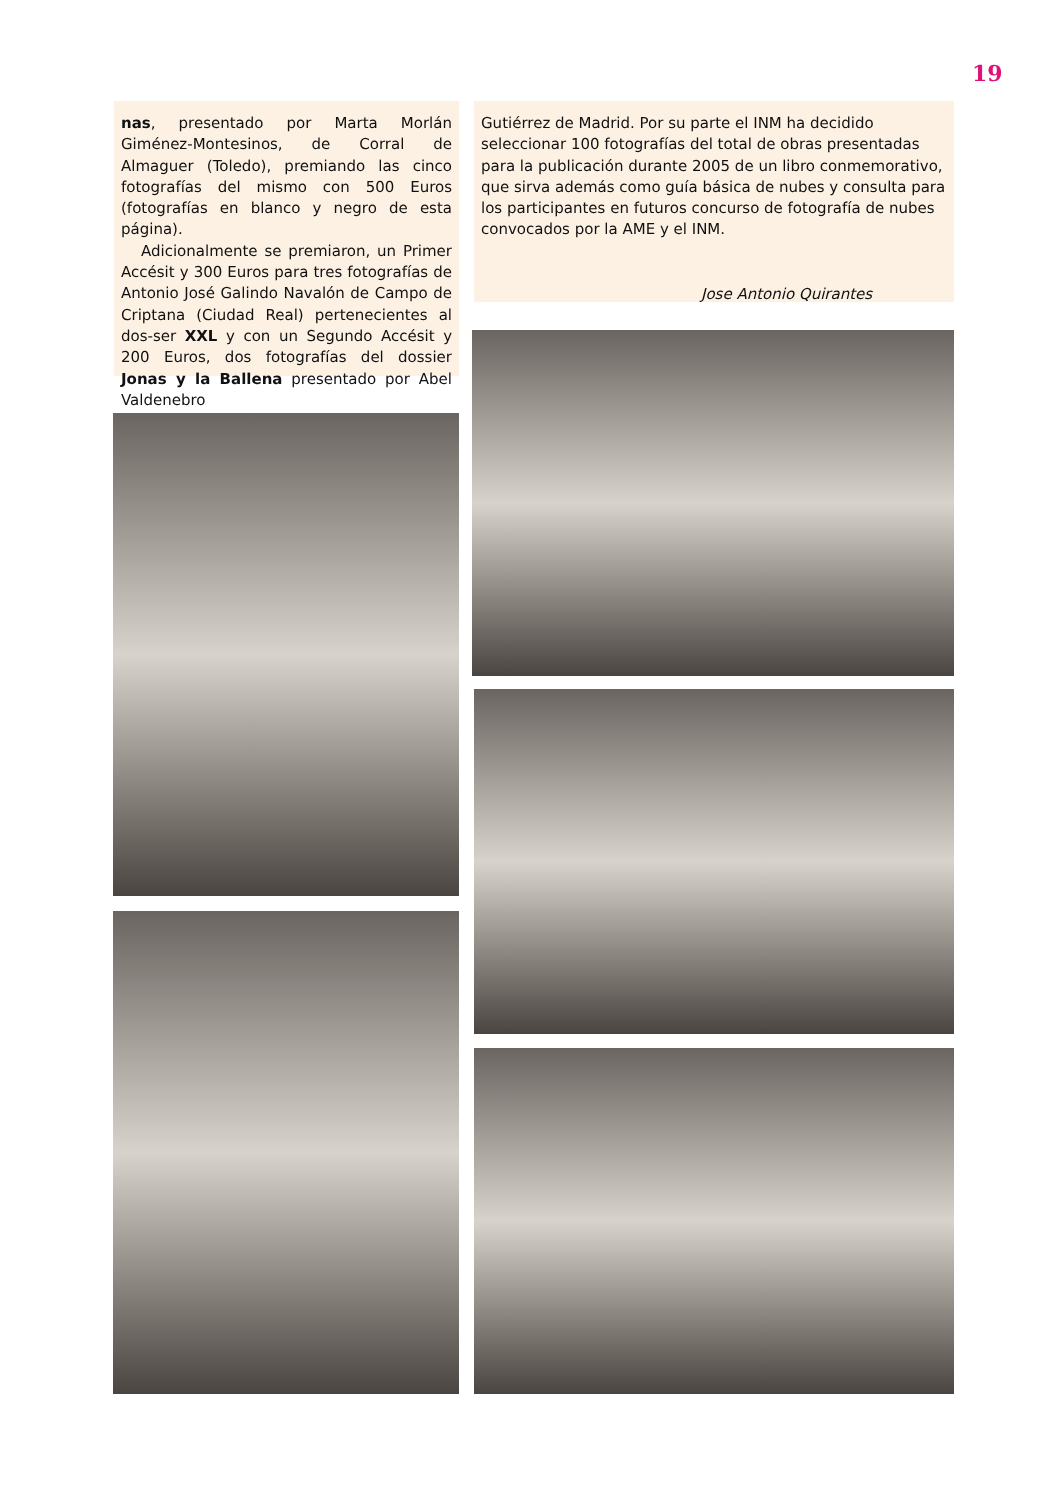19
nas, presentado por Marta Morlán Giménez-Montesinos, de Corral de Almaguer (Toledo), premiando las cinco fotografías del mismo con 500 Euros (fotografías en blanco y negro de esta página).
Adicionalmente se premiaron, un Primer Accésit y 300 Euros para tres fotografías de Antonio José Galindo Navalón de Campo de Criptana (Ciudad Real) pertenecientes al dos-ser XXL y con un Segundo Accésit y 200 Euros, dos fotografías del dossier Jonas y la Ballena presentado por Abel Valdenebro
Gutiérrez de Madrid. Por su parte el INM ha decidido seleccionar 100 fotografías del total de obras presentadas para la publicación durante 2005 de un libro conmemorativo, que sirva además como guía básica de nubes y consulta para los participantes en futuros concurso de fotografía de nubes convocados por la AME y el INM.
Jose Antonio Quirantes